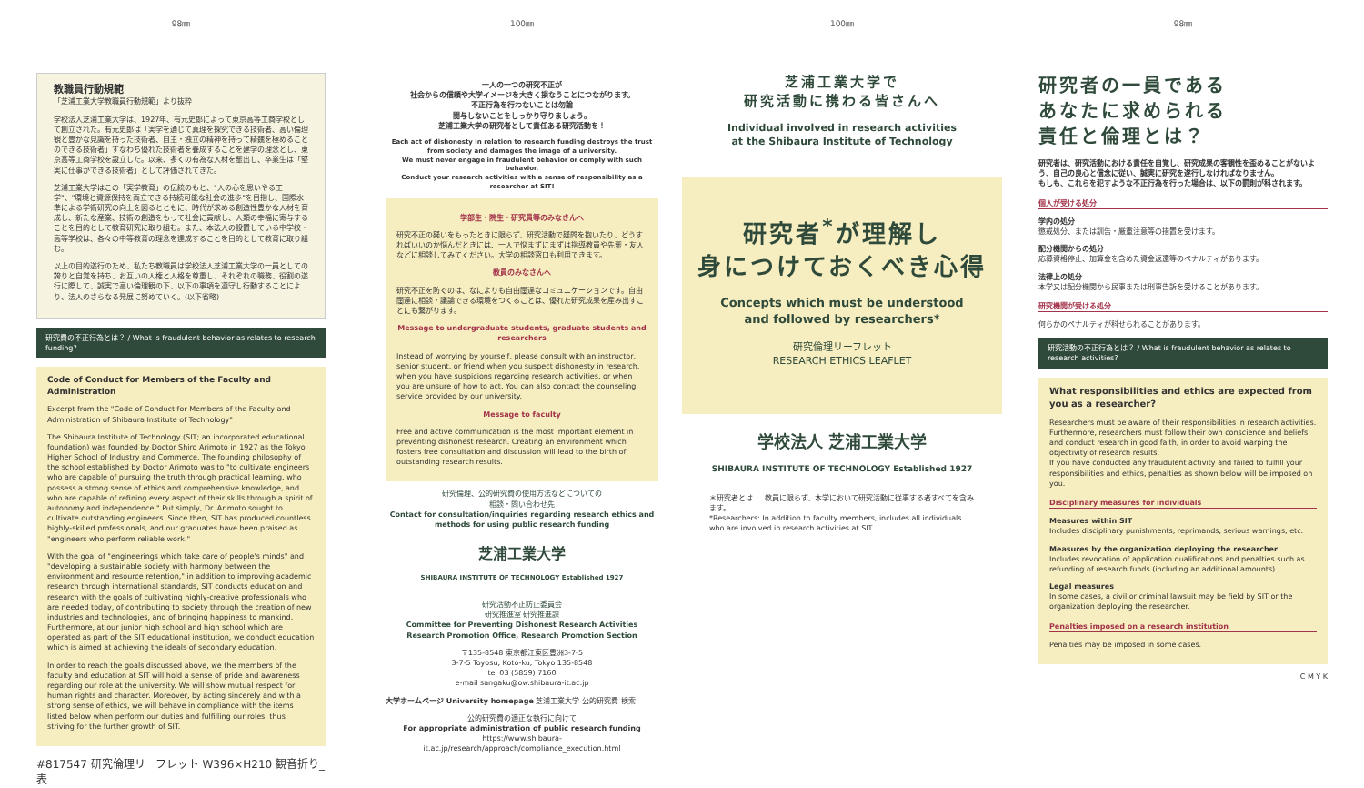98㎜
教職員行動規範
「芝浦工業大学教職員行動規範」より抜粋
学校法人芝浦工業大学は、1927年、有元史郎によって東京高等工商学校として創立された。有元史郎は「実学を通じて真理を探究できる技術者、高い倫理観と豊かな見識を持った技術者、自主・独立の精神を持って精魏を極めることのできる技術者」すなわち優れた技術者を養成することを建学の理念とし、東京高等工商学校を設立した。以来、多くの有為な人材を輩出し、卒業生は「堅実に仕事ができる技術者」として評価されてきた。
芝浦工業大学はこの「実学教育」の伝統のもと、"人の心を思いやる工学"、"環境と資源保持を両立できる持続可能な社会の進歩"を目指し、国際水準による学術研究の向上を図るとともに、時代が求める創造性豊かな人材を育成し、新たな産業、技術の創造をもって社会に貢献し、人類の幸福に寄与することを目的として教育研究に取り組む。また、本法人の設置している中学校・高等学校は、各々の中等教育の理念を達成することを目的として教育に取り組む。
以上の目的遂行のため、私たち教職員は学校法人芝浦工業大学の一員としての誇りと自覚を持ち、お互いの人権と人格を尊重し、それぞれの職務、役割の遂行に際して、誠実で高い倫理観の下、以下の事項を遵守し行動することにより、法人のさらなる発展に努めていく。(以下省略)
研究費の不正行為とは？ / What is fraudulent behavior as relates to research funding?
Code of Conduct for Members of the Faculty and Administration
Excerpt from the "Code of Conduct for Members of the Faculty and Administration of Shibaura Institute of Technology"
The Shibaura Institute of Technology (SIT; an incorporated educational foundation) was founded by Doctor Shiro Arimoto in 1927 as the Tokyo Higher School of Industry and Commerce. The founding philosophy of the school established by Doctor Arimoto was to "to cultivate engineers who are capable of pursuing the truth through practical learning, who possess a strong sense of ethics and comprehensive knowledge, and who are capable of refining every aspect of their skills through a spirit of autonomy and independence." Put simply, Dr. Arimoto sought to cultivate outstanding engineers. Since then, SIT has produced countless highly-skilled professionals, and our graduates have been praised as "engineers who perform reliable work."
With the goal of "engineerings which take care of people's minds" and "developing a sustainable society with harmony between the environment and resource retention," in addition to improving academic research through international standards, SIT conducts education and research with the goals of cultivating highly-creative professionals who are needed today, of contributing to society through the creation of new industries and technologies, and of bringing happiness to mankind. Furthermore, at our junior high school and high school which are operated as part of the SIT educational institution, we conduct education which is aimed at achieving the ideals of secondary education.
In order to reach the goals discussed above, we the members of the faculty and education at SIT will hold a sense of pride and awareness regarding our role at the university. We will show mutual respect for human rights and character. Moreover, by acting sincerely and with a strong sense of ethics, we will behave in compliance with the items listed below when perform our duties and fulfilling our roles, thus striving for the further growth of SIT.
#817547 研究倫理リーフレット W396×H210 観音折り_表
100㎜
一人の一つの研究不正が
社会からの信頼や大学イメージを大きく損なうことにつながります。
不正行為を行わないことは勿論
関与しないことをしっかり守りましょう。
芝浦工業大学の研究者として責任ある研究活動を！
Each act of dishonesty in relation to research funding destroys the trust from society and damages the image of a university.
We must never engage in fraudulent behavior or comply with such behavior.
Conduct your research activities with a sense of responsibility as a researcher at SIT!
学部生・院生・研究員等のみなさんへ
研究不正の疑いをもったときに限らず、研究活動で疑問を抱いたり、どうすればいいのか悩んだときには、一人で悩まずにまずは指導教員や先輩・友人などに相談してみてください。大学の相談窓口も利用できます。
教員のみなさんへ
研究不正を防ぐのは、なによりも自由闊達なコミュニケーションです。自由闊達に相談・議論できる環境をつくることは、優れた研究成果を産み出すことにも繋がります。
Message to undergraduate students, graduate students and researchers
Instead of worrying by yourself, please consult with an instructor, senior student, or friend when you suspect dishonesty in research, when you have suspicions regarding research activities, or when you are unsure of how to act. You can also contact the counseling service provided by our university.
Message to faculty
Free and active communication is the most important element in preventing dishonest research. Creating an environment which fosters free consultation and discussion will lead to the birth of outstanding research results.
研究倫理、公的研究費の使用方法などについての
相談・問い合わせ先
Contact for consultation/inquiries regarding research ethics and methods for using public research funding
芝浦工業大学
SHIBAURA INSTITUTE OF TECHNOLOGY Established 1927
研究活動不正防止委員会
研究推進室 研究推進課
Committee for Preventing Dishonest Research Activities
Research Promotion Office, Research Promotion Section
〒135-8548 東京都江東区豊洲3-7-5
3-7-5 Toyosu, Koto-ku, Tokyo 135-8548
tel 03 (5859) 7160
e-mail sangaku@ow.shibaura-it.ac.jp
大学ホームページ University homepage 芝浦工業大学 公的研究費 検索
公的研究費の適正な執行に向けて
For appropriate administration of public research funding
https://www.shibaura-it.ac.jp/research/approach/compliance_execution.html
100㎜
芝浦工業大学で
研究活動に携わる皆さんへ
Individual involved in research activities
at the Shibaura Institute of Technology
研究者<sup>*</sup>が理解し
身につけておくべき心得
Concepts which must be understood
and followed by researchers*
研究倫理リーフレット
RESEARCH ETHICS LEAFLET
学校法人 芝浦工業大学
SHIBAURA INSTITUTE OF TECHNOLOGY Established 1927
＊研究者とは … 教員に限らず、本学において研究活動に従事する者すべてを含みます。
*Researchers: In addition to faculty members, includes all individuals who are involved in research activities at SIT.
98㎜
研究者の一員である
あなたに求められる
責任と倫理とは？
研究者は、研究活動における責任を自覚し、研究成果の客観性を歪めることがないよう、自己の良心と信念に従い、誠実に研究を遂行しなければなりません。
もしも、これらを犯すような不正行為を行った場合は、以下の罰則が科されます。
個人が受ける処分
学内の処分
懲戒処分、または訓告・厳重注意等の措置を受けます。
配分機関からの処分
応募資格停止、加算金を含めた資金返還等のペナルティがあります。
法律上の処分
本学又は配分機関から民事または刑事告訴を受けることがあります。
研究機関が受ける処分
何らかのペナルティが科せられることがあります。
研究活動の不正行為とは？ / What is fraudulent behavior as relates to research activities?
What responsibilities and ethics are expected from you as a researcher?
Researchers must be aware of their responsibilities in research activities. Furthermore, researchers must follow their own conscience and beliefs and conduct research in good faith, in order to avoid warping the objectivity of research results.
If you have conducted any fraudulent activity and failed to fulfill your responsibilities and ethics, penalties as shown below will be imposed on you.
Disciplinary measures for individuals
Measures within SIT
Includes disciplinary punishments, reprimands, serious warnings, etc.
Measures by the organization deploying the researcher
Includes revocation of application qualifications and penalties such as refunding of research funds (including an additional amounts)
Legal measures
In some cases, a civil or criminal lawsuit may be field by SIT or the organization deploying the researcher.
Penalties imposed on a research institution
Penalties may be imposed in some cases.
C M Y K